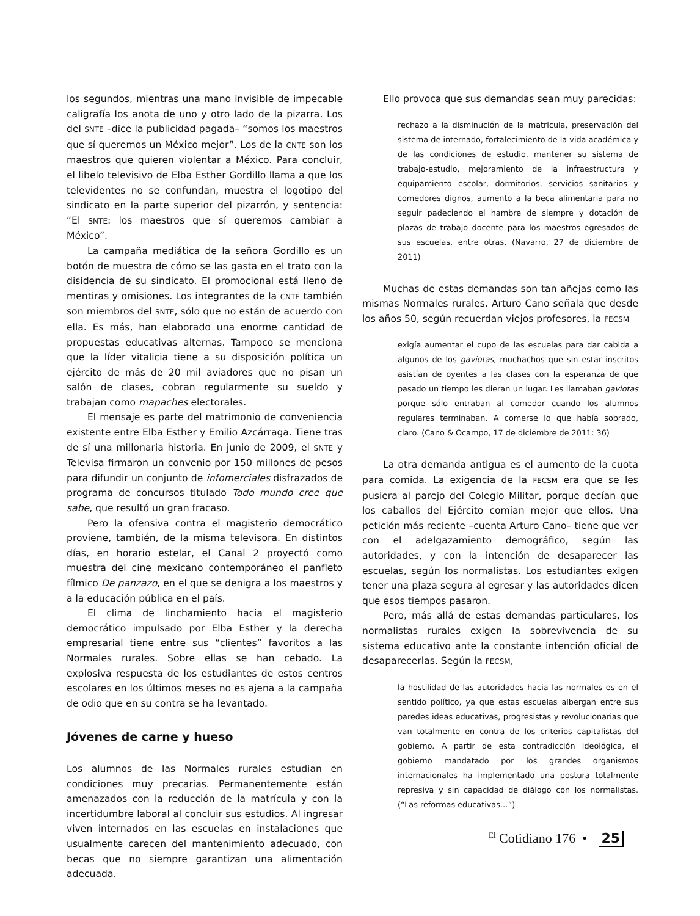los segundos, mientras una mano invisible de impecable caligrafía los anota de uno y otro lado de la pizarra. Los del SNTE –dice la publicidad pagada– “somos los maestros que sí queremos un México mejor”. Los de la CNTE son los maestros que quieren violentar a México. Para concluir, el libelo televisivo de Elba Esther Gordillo llama a que los televidentes no se confundan, muestra el logotipo del sindicato en la parte superior del pizarrón, y sentencia: “El SNTE: los maestros que sí queremos cambiar a México”.
La campaña mediática de la señora Gordillo es un botón de muestra de cómo se las gasta en el trato con la disidencia de su sindicato. El promocional está lleno de mentiras y omisiones. Los integrantes de la CNTE también son miembros del SNTE, sólo que no están de acuerdo con ella. Es más, han elaborado una enorme cantidad de propuestas educativas alternas. Tampoco se menciona que la líder vitalicia tiene a su disposición política un ejército de más de 20 mil aviadores que no pisan un salón de clases, cobran regularmente su sueldo y trabajan como mapaches electorales.
El mensaje es parte del matrimonio de conveniencia existente entre Elba Esther y Emilio Azcárraga. Tiene tras de sí una millonaria historia. En junio de 2009, el SNTE y Televisa firmaron un convenio por 150 millones de pesos para difundir un conjunto de infomerciales disfrazados de programa de concursos titulado Todo mundo cree que sabe, que resultó un gran fracaso.
Pero la ofensiva contra el magisterio democrático proviene, también, de la misma televisora. En distintos días, en horario estelar, el Canal 2 proyectó como muestra del cine mexicano contemporáneo el panfleto fílmico De panzazo, en el que se denigra a los maestros y a la educación pública en el país.
El clima de linchamiento hacia el magisterio democrático impulsado por Elba Esther y la derecha empresarial tiene entre sus “clientes” favoritos a las Normales rurales. Sobre ellas se han cebado. La explosiva respuesta de los estudiantes de estos centros escolares en los últimos meses no es ajena a la campaña de odio que en su contra se ha levantado.
Jóvenes de carne y hueso
Los alumnos de las Normales rurales estudian en condiciones muy precarias. Permanentemente están amenazados con la reducción de la matrícula y con la incertidumbre laboral al concluir sus estudios. Al ingresar viven internados en las escuelas en instalaciones que usualmente carecen del mantenimiento adecuado, con becas que no siempre garantizan una alimentación adecuada.
Ello provoca que sus demandas sean muy parecidas:
rechazo a la disminución de la matrícula, preservación del sistema de internado, fortalecimiento de la vida académica y de las condiciones de estudio, mantener su sistema de trabajo-estudio, mejoramiento de la infraestructura y equipamiento escolar, dormitorios, servicios sanitarios y comedores dignos, aumento a la beca alimentaria para no seguir padeciendo el hambre de siempre y dotación de plazas de trabajo docente para los maestros egresados de sus escuelas, entre otras. (Navarro, 27 de diciembre de 2011)
Muchas de estas demandas son tan añejas como las mismas Normales rurales. Arturo Cano señala que desde los años 50, según recuerdan viejos profesores, la FECSM
exigía aumentar el cupo de las escuelas para dar cabida a algunos de los gaviotas, muchachos que sin estar inscritos asistían de oyentes a las clases con la esperanza de que pasado un tiempo les dieran un lugar. Les llamaban gaviotas porque sólo entraban al comedor cuando los alumnos regulares terminaban. A comerse lo que había sobrado, claro. (Cano & Ocampo, 17 de diciembre de 2011: 36)
La otra demanda antigua es el aumento de la cuota para comida. La exigencia de la FECSM era que se les pusiera al parejo del Colegio Militar, porque decían que los caballos del Ejército comían mejor que ellos. Una petición más reciente –cuenta Arturo Cano– tiene que ver con el adelgazamiento demográfico, según las autoridades, y con la intención de desaparecer las escuelas, según los normalistas. Los estudiantes exigen tener una plaza segura al egresar y las autoridades dicen que esos tiempos pasaron.
Pero, más allá de estas demandas particulares, los normalistas rurales exigen la sobrevivencia de su sistema educativo ante la constante intención oficial de desaparecerlas. Según la FECSM,
la hostilidad de las autoridades hacia las normales es en el sentido político, ya que estas escuelas albergan entre sus paredes ideas educativas, progresistas y revolucionarias que van totalmente en contra de los criterios capitalistas del gobierno. A partir de esta contradicción ideológica, el gobierno mandatado por los grandes organismos internacionales ha implementado una postura totalmente represiva y sin capacidad de diálogo con los normalistas. (“Las reformas educativas…”)
<sup>El</sup> Cotidiano 176 • 25